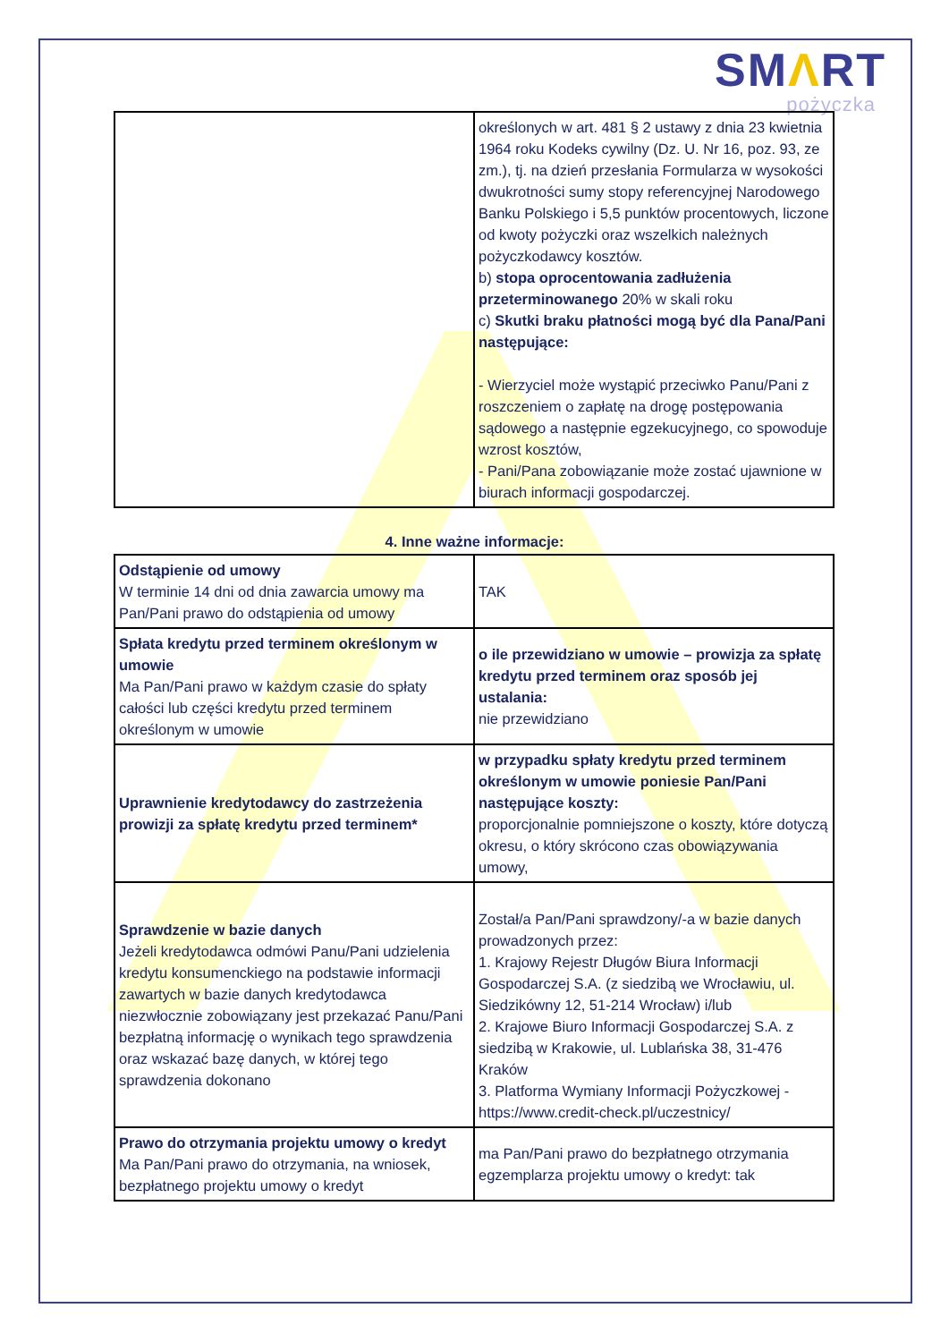SMΛRT
pożyczka
| | określonych w art. 481 § 2 ustawy z dnia 23 kwietnia 1964 roku Kodeks cywilny (Dz. U. Nr 16, poz. 93, ze zm.), tj. na dzień przesłania Formularza w wysokości dwukrotności sumy stopy referencyjnej Narodowego Banku Polskiego i 5,5 punktów procentowych, liczone od kwoty pożyczki oraz wszelkich należnych pożyczkodawcy kosztów. b) stopa oprocentowania zadłużenia przeterminowanego 20% w skali roku c) Skutki braku płatności mogą być dla Pana/Pani następujące: - Wierzyciel może wystąpić przeciwko Panu/Pani z roszczeniem o zapłatę na drogę postępowania sądowego a następnie egzekucyjnego, co spowoduje wzrost kosztów, - Pani/Pana zobowiązanie może zostać ujawnione w biurach informacji gospodarczej. |
4. Inne ważne informacje:
| Odstąpienie od umowy W terminie 14 dni od dnia zawarcia umowy ma Pan/Pani prawo do odstąpienia od umowy | TAK |
| Spłata kredytu przed terminem określonym w umowie Ma Pan/Pani prawo w każdym czasie do spłaty całości lub części kredytu przed terminem określonym w umowie | o ile przewidziano w umowie – prowizja za spłatę kredytu przed terminem oraz sposób jej ustalania: nie przewidziano |
| Uprawnienie kredytodawcy do zastrzeżenia prowizji za spłatę kredytu przed terminem* | w przypadku spłaty kredytu przed terminem określonym w umowie poniesie Pan/Pani następujące koszty: proporcjonalnie pomniejszone o koszty, które dotyczą okresu, o który skrócono czas obowiązywania umowy, |
| Sprawdzenie w bazie danych Jeżeli kredytodawca odmówi Panu/Pani udzielenia kredytu konsumenckiego na podstawie informacji zawartych w bazie danych kredytodawca niezwłocznie zobowiązany jest przekazać Panu/Pani bezpłatną informację o wynikach tego sprawdzenia oraz wskazać bazę danych, w której tego sprawdzenia dokonano | Został/a Pan/Pani sprawdzony/-a w bazie danych prowadzonych przez: 1. Krajowy Rejestr Długów Biura Informacji Gospodarczej S.A. (z siedzibą we Wrocławiu, ul. Siedzikówny 12, 51-214 Wrocław) i/lub 2. Krajowe Biuro Informacji Gospodarczej S.A. z siedzibą w Krakowie, ul. Lublańska 38, 31-476 Kraków 3. Platforma Wymiany Informacji Pożyczkowej - https://www.credit-check.pl/uczestnicy/ |
| Prawo do otrzymania projektu umowy o kredyt Ma Pan/Pani prawo do otrzymania, na wniosek, bezpłatnego projektu umowy o kredyt | ma Pan/Pani prawo do bezpłatnego otrzymania egzemplarza projektu umowy o kredyt: tak |